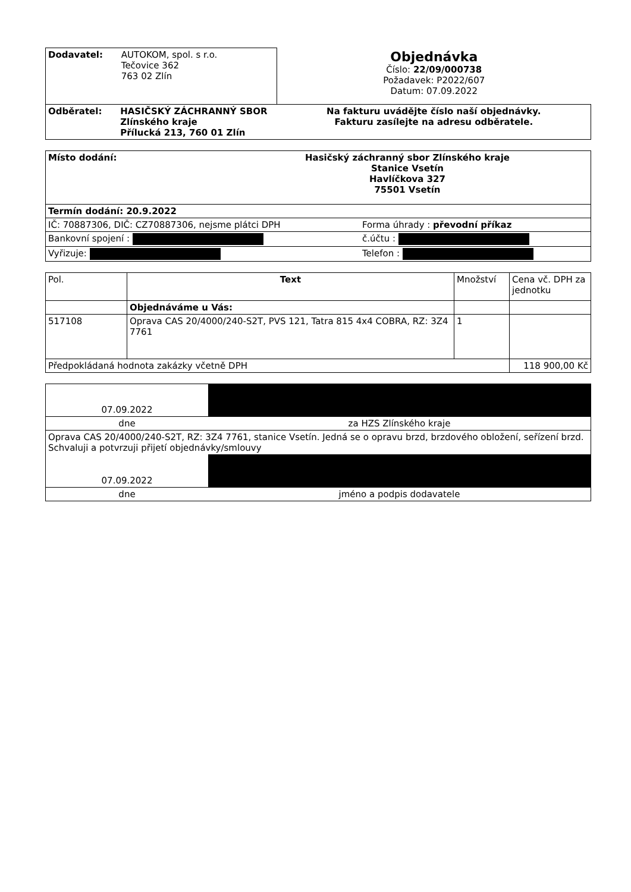| Dodavatel: AUTOKOM, spol. s r.o. Tečovice 362 763 02 Zlín | Objednávka Číslo: 22/09/000738 Požadavek: P2022/607 Datum: 07.09.2022 |
| Odběratel: HASIČSKÝ ZÁCHRANNÝ SBOR Zlínského kraje Přílucká 213, 760 01 Zlín | Na fakturu uvádějte číslo naší objednávky. Fakturu zasílejte na adresu odběratele. |
| Místo dodání: Hasičský záchranný sbor Zlínského kraje Stanice Vsetín Havlíčkova 327 75501 Vsetín | |
| Termín dodání: 20.9.2022 | |
| IČ: 70887306, DIČ: CZ70887306, nejsme plátci DPH | Forma úhrady : převodní příkaz |
| Bankovní spojení : | č.účtu : |
| Vyřizuje: | Telefon : |
| Pol. | Text | Množství | Cena vč. DPH za jednotku |
| --- | --- | --- | --- |
| | Objednáváme u Vás: | | |
| 517108 | Oprava CAS 20/4000/240-S2T, PVS 121, Tatra 815 4x4 COBRA, RZ: 3Z4 7761 | 1 | |
| Předpokládaná hodnota zakázky včetně DPH | | | 118 900,00 Kč |
| 07.09.2022 | |
| dne | za HZS Zlínského kraje |
| Oprava CAS 20/4000/240-S2T, RZ: 3Z4 7761, stanice Vsetín. Jedná se o opravu brzd, brzdového obložení, seřízení brzd. Schvaluji a potvrzuji přijetí objednávky/smlouvy | |
| 07.09.2022 | |
| dne | jméno a podpis dodavatele |